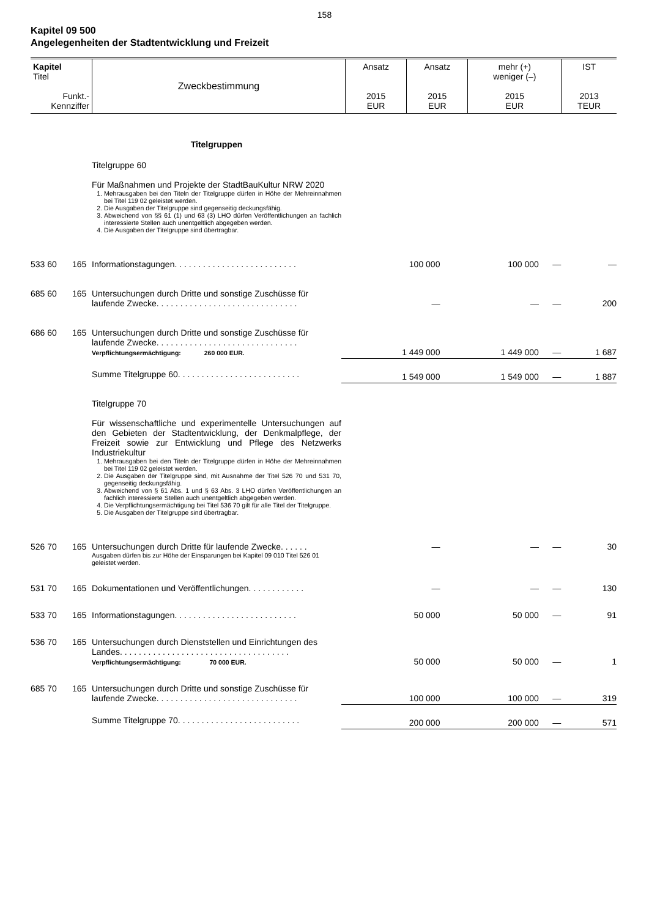158
Kapitel 09 500
Angelegenheiten der Stadtentwicklung und Freizeit
| Kapitel Titel Funkt.- Kennziffer | Zweckbestimmung | Ansatz 2015 EUR | Ansatz 2015 EUR | mehr (+) weniger (–) 2015 EUR | IST 2013 TEUR |
| | | Titelgruppen | | | | |
| | | Titelgruppe 60 Für Maßnahmen und Projekte der StadtBauKultur NRW 2020 1. Mehrausgaben bei den Titeln der Titelgruppe dürfen in Höhe der Mehreinnahmen bei Titel 119 02 geleistet werden. 2. Die Ausgaben der Titelgruppe sind gegenseitig deckungsfähig. 3. Abweichend von §§ 61 (1) und 63 (3) LHO dürfen Veröffentlichungen an fachlich interessierte Stellen auch unentgeltlich abgegeben werden. 4. Die Ausgaben der Titelgruppe sind übertragbar. | | | | |
| 533 60 | 165 | Informationstagungen. . . . . . . . . . . . . . . . . . . . . . . . . . | 100 000 | 100 000 | — | — |
| 685 60 | 165 | Untersuchungen durch Dritte und sonstige Zuschüsse für laufende Zwecke. . . . . . . . . . . . . . . . . . . . . . . . . . . . . . | — | — | — | 200 |
| 686 60 | 165 | Untersuchungen durch Dritte und sonstige Zuschüsse für laufende Zwecke. . . . . . . . . . . . . . . . . . . . . . . . . . . . . . Verpflichtungsermächtigung: 260 000 EUR. | 1 449 000 | 1 449 000 | — | 1 687 |
| | | Summe Titelgruppe 60. . . . . . . . . . . . . . . . . . . . . . . . . . | 1 549 000 | 1 549 000 | — | 1 887 |
| | | Titelgruppe 70 Für wissenschaftliche und experimentelle Untersuchungen auf den Gebieten der Stadtentwicklung, der Denkmalpflege, der Freizeit sowie zur Entwicklung und Pflege des Netzwerks Industriekultur 1. Mehrausgaben bei den Titeln der Titelgruppe dürfen in Höhe der Mehreinnahmen bei Titel 119 02 geleistet werden. 2. Die Ausgaben der Titelgruppe sind, mit Ausnahme der Titel 526 70 und 531 70, gegenseitig deckungsfähig. 3. Abweichend von § 61 Abs. 1 und § 63 Abs. 3 LHO dürfen Veröffentlichungen an fachlich interessierte Stellen auch unentgeltlich abgegeben werden. 4. Die Verpflichtungsermächtigung bei Titel 536 70 gilt für alle Titel der Titelgruppe. 5. Die Ausgaben der Titelgruppe sind übertragbar. | | | | |
| 526 70 | 165 | Untersuchungen durch Dritte für laufende Zwecke. . . . . . Ausgaben dürfen bis zur Höhe der Einsparungen bei Kapitel 09 010 Titel 526 01 geleistet werden. | — | — | — | 30 |
| 531 70 | 165 | Dokumentationen und Veröffentlichungen. . . . . . . . . . . . | — | — | — | 130 |
| 533 70 | 165 | Informationstagungen. . . . . . . . . . . . . . . . . . . . . . . . . . | 50 000 | 50 000 | — | 91 |
| 536 70 | 165 | Untersuchungen durch Dienststellen und Einrichtungen des Landes. . . . . . . . . . . . . . . . . . . . . . . . . . . . . . . . . . . . Verpflichtungsermächtigung: 70 000 EUR. | 50 000 | 50 000 | — | 1 |
| 685 70 | 165 | Untersuchungen durch Dritte und sonstige Zuschüsse für laufende Zwecke. . . . . . . . . . . . . . . . . . . . . . . . . . . . . . | 100 000 | 100 000 | — | 319 |
| | | Summe Titelgruppe 70. . . . . . . . . . . . . . . . . . . . . . . . . . | 200 000 | 200 000 | — | 571 |